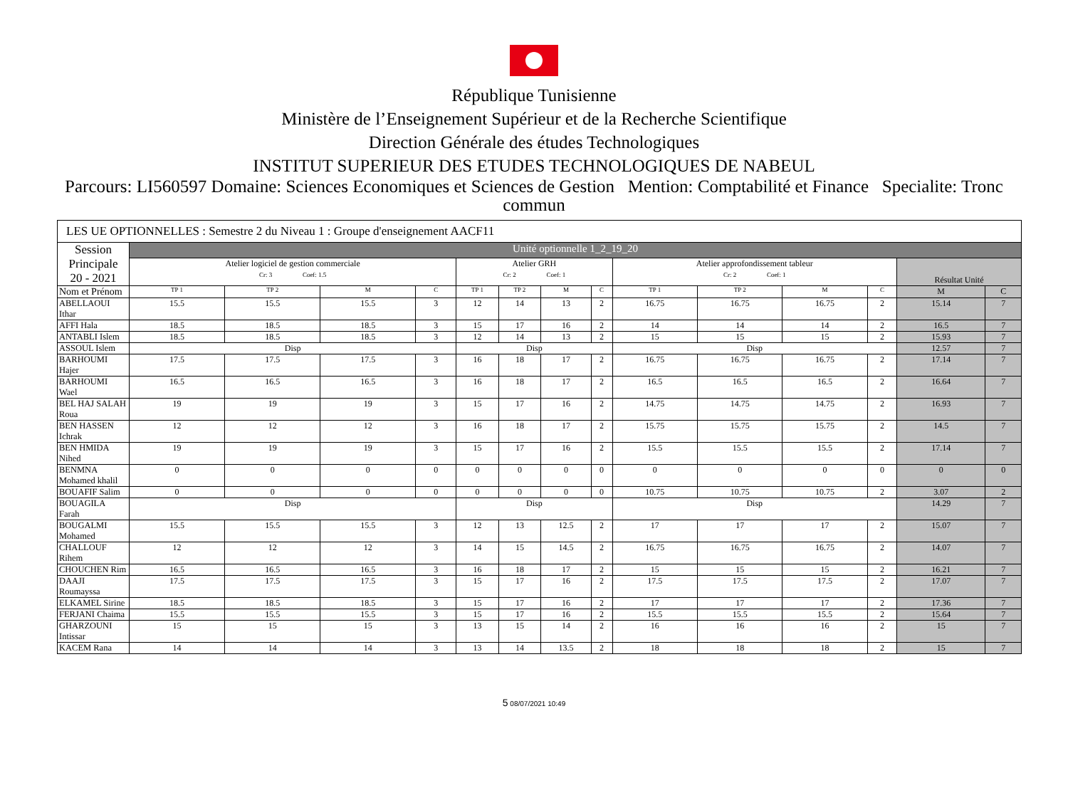République Tunisienne
Ministère de l’Enseignement Supérieur et de la Recherche Scientifique
Direction Générale des études Technologiques
INSTITUT SUPERIEUR DES ETUDES TECHNOLOGIQUES DE NABEUL
Parcours: LI560597 Domaine: Sciences Economiques et Sciences de Gestion Mention: Comptabilité et Finance Specialite: Tronc commun
| LES UE OPTIONNELLES : Semestre 2 du Niveau 1 : Groupe d'enseignement AACF11 | | | | | | | | | | | | | | |
| Session Principale 20 - 2021 | Unité optionnelle 1_2_19_20 | | | | | | | | | | | | | |
| | Atelier logiciel de gestion commerciale Cr: 3 Coef: 1.5 | | | | Atelier GRH Cr: 2 Coef: 1 | | | | Atelier approfondissement tableur Cr: 2 Coef: 1 | | | | Résultat Unité | |
| Nom et Prénom | TP 1 | TP 2 | M | C | TP 1 | TP 2 | M | C | TP 1 | TP 2 | M | C | M | C |
| ABELLAOUI Ithar | 15.5 | 15.5 | 15.5 | 3 | 12 | 14 | 13 | 2 | 16.75 | 16.75 | 16.75 | 2 | 15.14 | 7 |
| AFFI Hala | 18.5 | 18.5 | 18.5 | 3 | 15 | 17 | 16 | 2 | 14 | 14 | 14 | 2 | 16.5 | 7 |
| ANTABLI Islem | 18.5 | 18.5 | 18.5 | 3 | 12 | 14 | 13 | 2 | 15 | 15 | 15 | 2 | 15.93 | 7 |
| ASSOUL Islem | Disp | | | | Disp | | | | Disp | | | | 12.57 | 7 |
| BARHOUMI Hajer | 17.5 | 17.5 | 17.5 | 3 | 16 | 18 | 17 | 2 | 16.75 | 16.75 | 16.75 | 2 | 17.14 | 7 |
| BARHOUMI Wael | 16.5 | 16.5 | 16.5 | 3 | 16 | 18 | 17 | 2 | 16.5 | 16.5 | 16.5 | 2 | 16.64 | 7 |
| BEL HAJ SALAH Roua | 19 | 19 | 19 | 3 | 15 | 17 | 16 | 2 | 14.75 | 14.75 | 14.75 | 2 | 16.93 | 7 |
| BEN HASSEN Ichrak | 12 | 12 | 12 | 3 | 16 | 18 | 17 | 2 | 15.75 | 15.75 | 15.75 | 2 | 14.5 | 7 |
| BEN HMIDA Nihed | 19 | 19 | 19 | 3 | 15 | 17 | 16 | 2 | 15.5 | 15.5 | 15.5 | 2 | 17.14 | 7 |
| BENMNA Mohamed khalil | 0 | 0 | 0 | 0 | 0 | 0 | 0 | 0 | 0 | 0 | 0 | 0 | 0 | 0 |
| BOUAFIF Salim | 0 | 0 | 0 | 0 | 0 | 0 | 0 | 0 | 10.75 | 10.75 | 10.75 | 2 | 3.07 | 2 |
| BOUAGILA Farah | Disp | | | | Disp | | | | Disp | | | | 14.29 | 7 |
| BOUGALMI Mohamed | 15.5 | 15.5 | 15.5 | 3 | 12 | 13 | 12.5 | 2 | 17 | 17 | 17 | 2 | 15.07 | 7 |
| CHALLOUF Rihem | 12 | 12 | 12 | 3 | 14 | 15 | 14.5 | 2 | 16.75 | 16.75 | 16.75 | 2 | 14.07 | 7 |
| CHOUCHEN Rim | 16.5 | 16.5 | 16.5 | 3 | 16 | 18 | 17 | 2 | 15 | 15 | 15 | 2 | 16.21 | 7 |
| DAAJI Roumayssa | 17.5 | 17.5 | 17.5 | 3 | 15 | 17 | 16 | 2 | 17.5 | 17.5 | 17.5 | 2 | 17.07 | 7 |
| ELKAMEL Sirine | 18.5 | 18.5 | 18.5 | 3 | 15 | 17 | 16 | 2 | 17 | 17 | 17 | 2 | 17.36 | 7 |
| FERJANI Chaima | 15.5 | 15.5 | 15.5 | 3 | 15 | 17 | 16 | 2 | 15.5 | 15.5 | 15.5 | 2 | 15.64 | 7 |
| GHARZOUNI Intissar | 15 | 15 | 15 | 3 | 13 | 15 | 14 | 2 | 16 | 16 | 16 | 2 | 15 | 7 |
| KACEM Rana | 14 | 14 | 14 | 3 | 13 | 14 | 13.5 | 2 | 18 | 18 | 18 | 2 | 15 | 7 |
5 08/07/2021 10:49